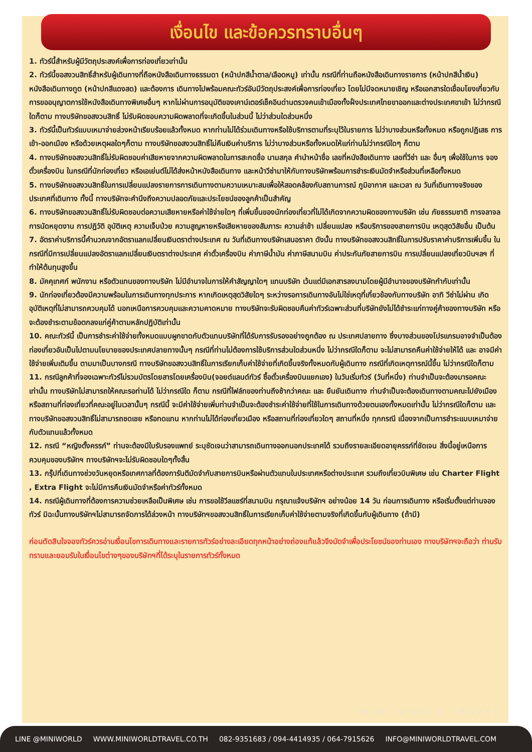เงื่อนไข และข้อควรทราบอื่นๆ
1. ทัวร์นี้สำหรับผู้มีวัตถุประสงค์เพื่อการท่องเที่ยวเท่านั้น
2. ทัวร์นี้ขอสงวนสิทธิ์สำหรับผู้เดินทางที่ถือหนังสือเดินทางธรรมดา (หน้าปกสีน้ำตาล/เลือดหมู) เท่านั้น กรณีที่ท่านถือหนังสือเดินทางราชการ (หน้าปกสีน้ำเงิน) หนังสือเดินทางทูต (หน้าปกสีแดงสด) และต้องการ เดินทางไปพร้อมคณะทัวร์อันมีวัตถุประสงค์เพื่อการท่องเที่ยว โดยไม่มีจดหมายเชิญ หรือเอกสารใดเชื่อมโยงเกี่ยวกับการขออนุญาตการใช้หนังสือเดินทางพิเศษอื่นๆ หากไม่ผ่านการอนุมัติของเคาน์เตอร์เช็คอินด่านตรวจคนเข้าเมืองทั้งฝั่งประเทศไทยขาออกและต่างประเทศขาเข้า ไม่ว่ากรณีใดก็ตาม ทางบริษัทขอสงวนสิทธิ์ ไม่รับผิดชอบความผิดพลาดที่จะเกิดขึ้นในส่วนนี้ ไม่ว่าส่วนใดส่วนหนึ่ง
3. ทัวร์นี้เป็นทัวร์แบบเหมาจ่ายล่วงหน้าเรียบร้อยแล้วทั้งหมด หากท่านไม่ได้ร่วมเดินทางหรือใช้บริการตามที่ระบุไว้ในรายการ ไม่ว่าบางส่วนหรือทั้งหมด หรือถูกปฏิเสธ การเข้า-ออกเมือง หรือด้วยเหตุผลใดๆก็ตาม ทางบริษัทขอสงวนสิทธิ์ไม่คืนเงินค่าบริการ ไม่ว่าบางส่วนหรือทั้งหมดให้แก่ท่านไม่ว่ากรณีใดๆ ก็ตาม
4. ทางบริษัทขอสงวนสิทธิ์ไม่รับผิดชอบค่าเสียหายจากความผิดพลาดในการสะกดชื่อ นามสกุล คำนำหน้าชื่อ เลขที่หนังสือเดินทาง เลขที่วีซ่า และ อื่นๆ เพื่อใช้ในการ จองตั๋วเครื่องบิน ในกรณีที่นักท่องเที่ยว หรือเอเย่นต์ไม่ได้ส่งหน้าหนังสือเดินทาง และหน้าวีซ่ามาให้กับทางบริษัทพร้อมการชำระเงินมัดจำหรือส่วนที่เหลือทั้งหมด
5. ทางบริษัทขอสงวนสิทธิ์ในการเปลี่ยนแปลงรายการการเดินทางตามความเหมาะสมเพื่อให้สอดคล้องกับสถานการณ์ ภูมิอากาศ และเวลา ณ วันที่เดินทางจริงของประเทศที่เดินทาง ทั้งนี้ ทางบริษัทจะคำนึงถึงความปลอดภัยและประโยชน์ของลูกค้าเป็นสำคัญ
6. ทางบริษัทขอสงวนสิทธิ์ไม่รับผิดชอบต่อความเสียหายหรือค่าใช้จ่ายใดๆ ที่เพิ่มขึ้นของนักท่องเที่ยวที่ไม่ได้เกิดจากความผิดของทางบริษัท เช่น ภัยธรรมชาติ การจลาจล การนัดหยุดงาน การปฏิวัติ อุบัติเหตุ ความเจ็บป่วย ความสูญหายหรือเสียหายของสัมภาระ ความล่าช้า เปลี่ยนแปลง หรือบริการของสายการบิน เหตุสุดวิสัยอื่น เป็นต้น
7. อัตราค่าบริการนี้คำนวณจากอัตราแลกเปลี่ยนเงินตราต่างประเทศ ณ วันที่เดินทางบริษัทเสนอราคา ดังนั้น ทางบริษัทขอสงวนสิทธิ์ในการปรับราคาค่าบริการเพิ่มขึ้น ในกรณีที่มีการเปลี่ยนแปลงอัตราแลกเปลี่ยนเงินตราต่างประเทศ ค่าตั๋วเครื่องบิน ค่าภาษีน้ำมัน ค่าภาษีสนามบิน ค่าประกันภัยสายการบิน การเปลี่ยนแปลงเที่ยวบินฯลฯ ที่ทำให้ต้นทุนสูงขึ้น
8. มัคคุเทศก์ พนักงาน หรือตัวแทนของทางบริษัท ไม่มีอำนาจในการให้คำสัญญาใดๆ แทนบริษัท เว้นแต่มีเอกสารลงนามโดยผู้มีอำนาจของบริษัทกำกับเท่านั้น
9. นักท่องเที่ยวต้องมีความพร้อมในการเดินทางทุกประการ หากเกิดเหตุสุดวิสัยใดๆ ระหว่างรอการเดินทางอันไม่ใช่เหตุที่เกี่ยวข้องกับทางบริษัท อาทิ วีซ่าไม่ผ่าน เกิดอุบัติเหตุที่ไม่สามารถควบคุมได้ นอกเหนือการควบคุมและความคาดหมาย ทางบริษัทจะรับผิดชอบคืนค่าทัวร์เฉพาะส่วนที่บริษัทยังไม่ได้ชำระแก่ทางคู่ค้าของทางบริษัท หรือจะต้องชำระตามข้อตกลงแก่คู่ค้าตามหลักปฏิบัติเท่านั้น
10. คณะทัวร์นี้ เป็นการชำระค่าใช้จ่ายทั้งหมดแบบผูกขาดกับตัวแทนบริษัทที่ได้รับการรับรองอย่างถูกต้อง ณ ประเทศปลายทาง ซึ่งบางส่วนของโปรแกรมอาจจำเป็นต้องท่องเที่ยวอันเป็นไปตามนโยบายของประเทศปลายทางนั้นๆ กรณีที่ท่านไม่ต้องการใช้บริการส่วนใดส่วนหนึ่ง ไม่ว่ากรณีใดก็ตาม จะไม่สามารถคืนค่าใช้จ่ายให้ได้ และ อาจมีค่าใช้จ่ายเพิ่มเติมขึ้น ตามมาเป็นบางกรณี ทางบริษัทขอสงวนสิทธิ์ในการเรียกเก็บค่าใช้จ่ายที่เกิดขึ้นจริงทั้งหมดกับผู้เดินทาง กรณีที่เกิดเหตุการณ์นี้ขึ้น ไม่ว่ากรณีใดก็ตาม
11. กรณีลูกค้าที่จองเฉพาะทัวร์ไม่รวมบัตรโดยสารโดยเครื่องบิน(จอยด์แลนด์ทัวร์ ซื้อตั๋วเครื่องบินแยกเอง) ในวันเริ่มทัวร์ (วันที่หนึ่ง) ท่านจำเป็นจะต้องมารอคณะเท่านั้น ทางบริษัทไม่สามารถให้คณะรอท่านได้ ไม่ว่ากรณีใด ก็ตาม กรณีที่ไฟล์ทของท่านถึงช้ากว่าคณะ และ ยืนยันเดินทาง ท่านจำเป็นจะต้องเดินทางตามคณะไปยังเมือง หรือสถานที่ท่องเที่ยวที่คณะอยู่ในเวลานั้นๆ กรณีนี้ จะมีค่าใช้จ่ายเพิ่มท่านจำเป็นจะต้องชำระค่าใช้จ่ายที่ใช้ในการเดินทางด้วยตนเองทั้งหมดเท่านั้น ไม่ว่ากรณีใดก็ตาม และทางบริษัทขอสงวนสิทธิ์ไม่สามารถชดเชย หรือทดแทน หากท่านไม่ได้ท่องเที่ยวเมือง หรือสถานที่ท่องเที่ยวใดๆ สถานที่หนึ่ง ทุกกรณี เนื่องจากเป็นการชำระแบบเหมาจ่ายกับตัวแทนแล้วทั้งหมด
12. กรณี “หญิงตั้งครรภ์” ท่านจะต้องมีใบรับรองแพทย์ ระบุชัดเจนว่าสามารถเดินทางออกนอกประเทศได้ รวมถึงรายละเอียดอายุครรภ์ที่ชัดเจน สิ่งนี้อยู่เหนือการควบคุมของบริษัทฯ ทางบริษัทฯจะไม่รับผิดชอบใดๆทั้งสิ้น
13. กรุ๊ปที่เดินทางช่วงวันหยุดหรือเทศกาลที่ต้องการันตีมัดจำกับสายการบินหรือผ่านตัวแทนในประเทศหรือต่างประเทศ รวมถึงเที่ยวบินพิเศษ เช่น Charter Flight , Extra Flight จะไม่มีการคืนเงินมัดจำหรือค่าทัวร์ทั้งหมด
14. กรณีผู้เดินทางที่ต้องการความช่วยเหลือเป็นพิเศษ เช่น การขอใช้วีลแชร์ที่สนามบิน กรุณาแจ้งบริษัทฯ อย่างน้อย 14 วัน ก่อนการเดินทาง หรือเริ่มตั้งแต่ท่านจองทัวร์ มิฉะนั้นทางบริษัทฯไม่สามารถจัดการได้ล่วงหน้า ทางบริษัทฯขอสงวนสิทธิ์ในการเรียกเก็บค่าใช้จ่ายตามจริงที่เกิดขึ้นกับผู้เดินทาง (ถ้ามี)
ก่อนตัดสินใจจองทัวร์ควรอ่านเงื่อนไขการเดินทางและรายการทัวร์อย่างละเอียดทุกหน้าอย่างถ่องแท้แล้วจึงมัดจำเพื่อประโยชน์ของท่านเอง ทางบริษัทฯจะถือว่า ท่านรับทราบและยอมรับในเงื่อนไขต่างๆของบริษัทฯที่ได้ระบุในรายการทัวร์ทั้งหมด
MINI WORLD TRAVEL
LINE @MINIWORLD WWW.MINIWORLDTRAVEL.CO.TH 082-9351683 / 094-4414935 / 064-7915626 INFO@MINIWORLDTRAVEL.COM